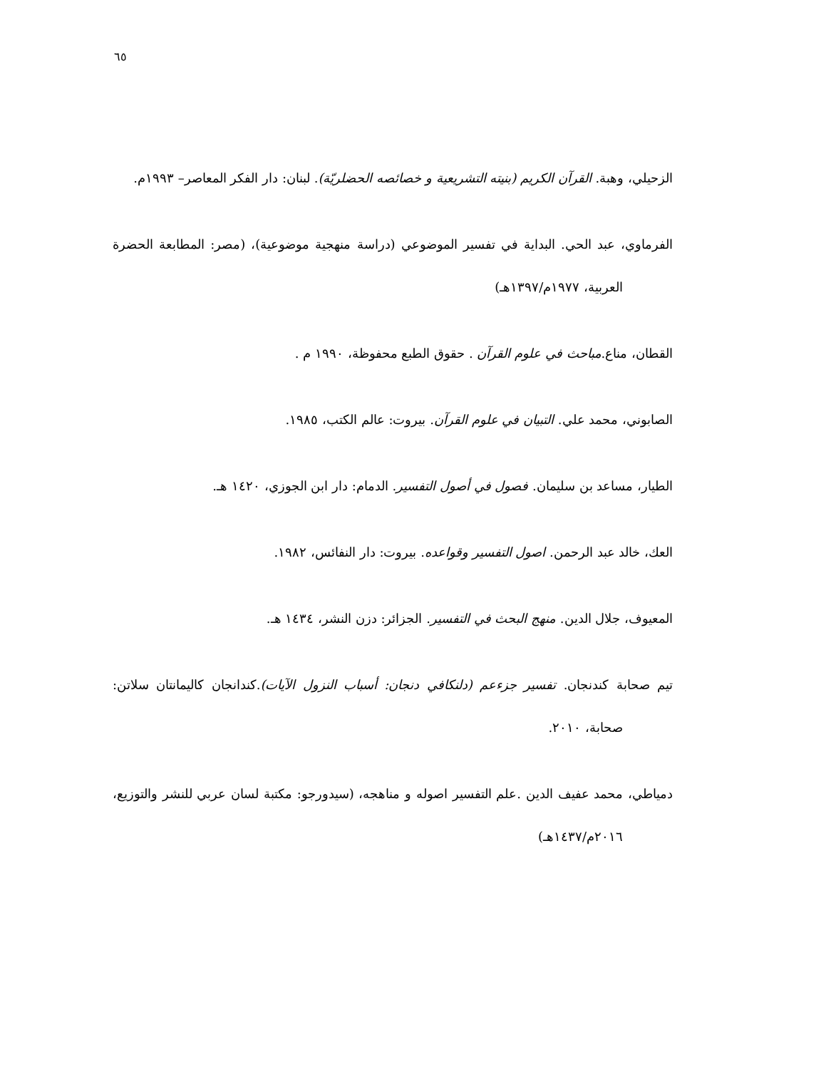٦٥
الزحيلي، وهبة. القرآن الكريم (بنيته التشريعية و خصائصه الحضلريّة). لبنان: دار الفكر المعاصر– ١٩٩٣م.
الفرماوي، عبد الحي. البداية في تفسير الموضوعي (دراسة منهجية موضوعية)، (مصر: المطابعة الحضرة العربية، ١٩٧٧م/١٣٩٧هـ)
القطان، مناع.مباحث في علوم القرآن . حقوق الطبع محفوظة، ١٩٩٠ م .
الصابوني، محمد علي. التبيان في علوم القرآن. بيروت: عالم الكتب، ١٩٨٥.
الطيار، مساعد بن سليمان. فصول في أصول التفسير. الدمام: دار ابن الجوزي، ١٤٢٠ هـ.
العك، خالد عبد الرحمن. اصول التفسير وقواعده. بيروت: دار النفائس، ١٩٨٢.
المعيوف، جلال الدين. منهج البحث في التفسير. الجزائر: دزن النشر، ١٤٣٤ هـ.
تيم صحابة كندنجان. تفسير جزءعم (دلنكافي دنجان: أسباب النزول الآيات).كندانجان كاليمانتان سلاتن: صحابة، ٢٠١٠.
دمياطي، محمد عفيف الدين .علم التفسير اصوله و مناهجه، (سيدورجو: مكتبة لسان عربي للنشر والتوزيع، ٢٠١٦م/١٤٣٧هـ)